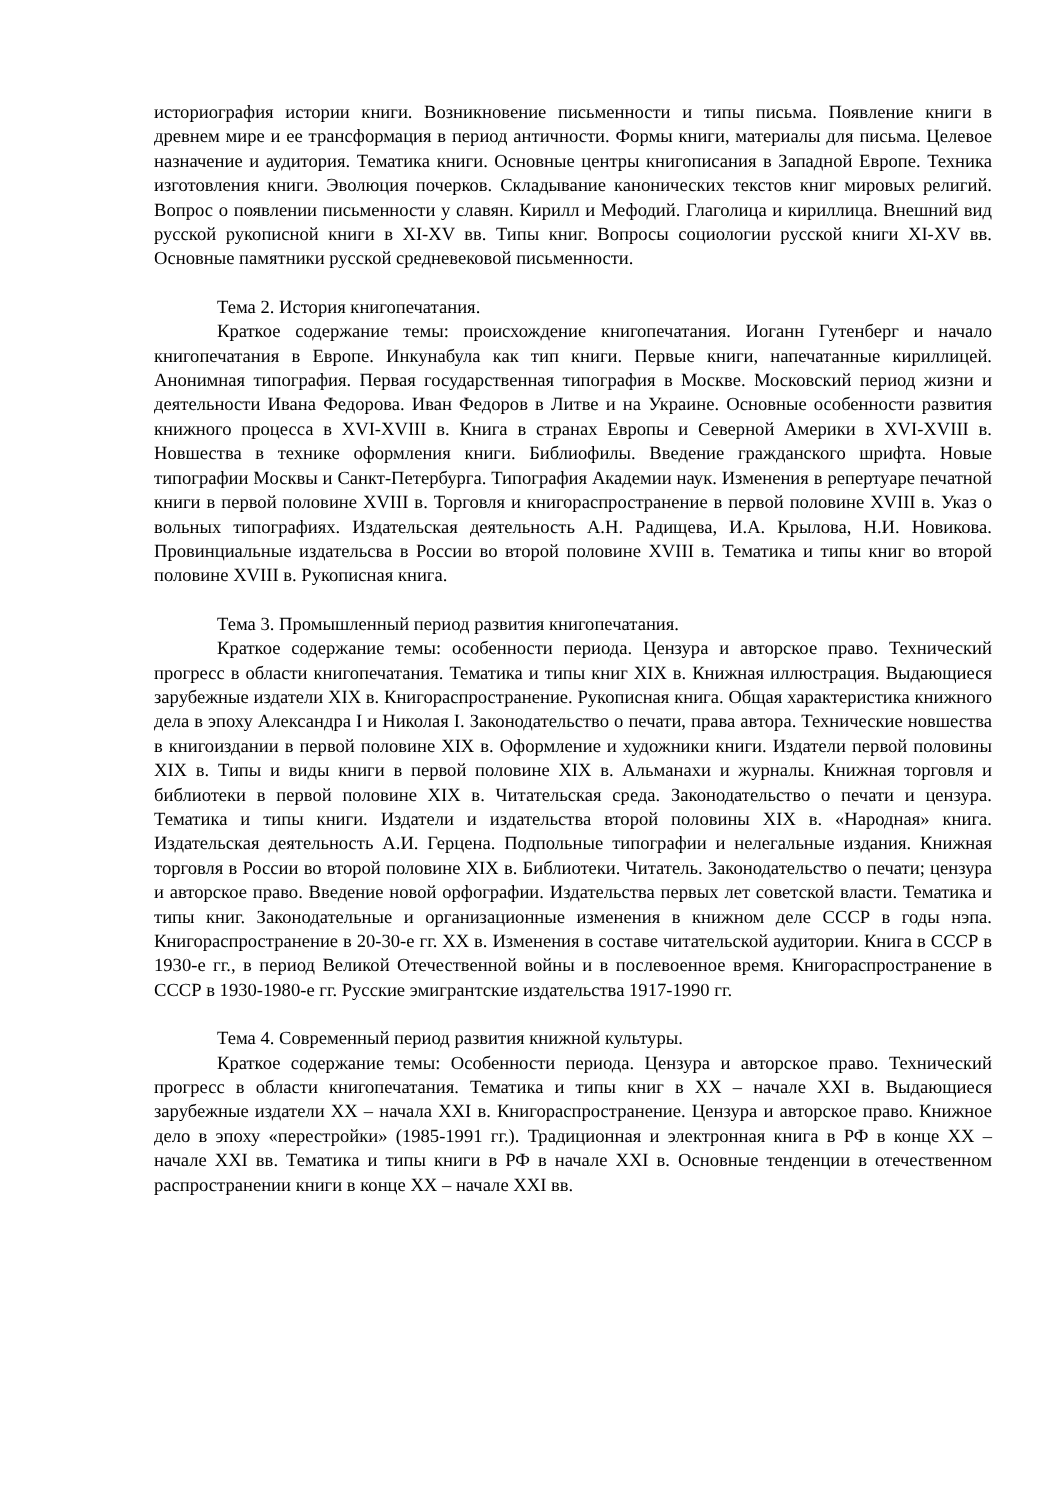историография истории книги. Возникновение письменности и типы письма. Появление книги в древнем мире и ее трансформация в период античности. Формы книги, материалы для письма. Целевое назначение и аудитория. Тематика книги. Основные центры книгописания в Западной Европе. Техника изготовления книги. Эволюция почерков. Складывание канонических текстов книг мировых религий. Вопрос о появлении письменности у славян. Кирилл и Мефодий. Глаголица и кириллица. Внешний вид русской рукописной книги в XI-XV вв. Типы книг. Вопросы социологии русской книги XI-XV вв. Основные памятники русской средневековой письменности.
Тема 2. История книгопечатания.
Краткое содержание темы: происхождение книгопечатания. Иоганн Гутенберг и начало книгопечатания в Европе. Инкунабула как тип книги. Первые книги, напечатанные кириллицей. Анонимная типография. Первая государственная типография в Москве. Московский период жизни и деятельности Ивана Федорова. Иван Федоров в Литве и на Украине. Основные особенности развития книжного процесса в XVI-XVIII в. Книга в странах Европы и Северной Америки в XVI-XVIII в. Новшества в технике оформления книги. Библиофилы. Введение гражданского шрифта. Новые типографии Москвы и Санкт-Петербурга. Типография Академии наук. Изменения в репертуаре печатной книги в первой половине XVIII в. Торговля и книгораспространение в первой половине XVIII в. Указ о вольных типографиях. Издательская деятельность А.Н. Радищева, И.А. Крылова, Н.И. Новикова. Провинциальные издательсва в России во второй половине XVIII в. Тематика и типы книг во второй половине XVIII в. Рукописная книга.
Тема 3. Промышленный период развития книгопечатания.
Краткое содержание темы: особенности периода. Цензура и авторское право. Технический прогресс в области книгопечатания. Тематика и типы книг XIX в. Книжная иллюстрация. Выдающиеся зарубежные издатели XIX в. Книгораспространение. Рукописная книга. Общая характеристика книжного дела в эпоху Александра I и Николая I. Законодательство о печати, права автора. Технические новшества в книгоиздании в первой половине XIX в. Оформление и художники книги. Издатели первой половины XIX в. Типы и виды книги в первой половине XIX в. Альманахи и журналы. Книжная торговля и библиотеки в первой половине XIX в. Читательская среда. Законодательство о печати и цензура. Тематика и типы книги. Издатели и издательства второй половины XIX в. «Народная» книга. Издательская деятельность А.И. Герцена. Подпольные типографии и нелегальные издания. Книжная торговля в России во второй половине XIX в. Библиотеки. Читатель. Законодательство о печати; цензура и авторское право. Введение новой орфографии. Издательства первых лет советской власти. Тематика и типы книг. Законодательные и организационные изменения в книжном деле СССР в годы нэпа. Книгораспространение в 20-30-е гг. XX в. Изменения в составе читательской аудитории. Книга в СССР в 1930-е гг., в период Великой Отечественной войны и в послевоенное время. Книгораспространение в СССР в 1930-1980-е гг. Русские эмигрантские издательства 1917-1990 гг.
Тема 4. Современный период развития книжной культуры.
Краткое содержание темы: Особенности периода. Цензура и авторское право. Технический прогресс в области книгопечатания. Тематика и типы книг в XX – начале XXI в. Выдающиеся зарубежные издатели XX – начала XXI в. Книгораспространение. Цензура и авторское право. Книжное дело в эпоху «перестройки» (1985-1991 гг.). Традиционная и электронная книга в РФ в конце XX – начале XXI вв. Тематика и типы книги в РФ в начале XXI в. Основные тенденции в отечественном распространении книги в конце XX – начале XXI вв.